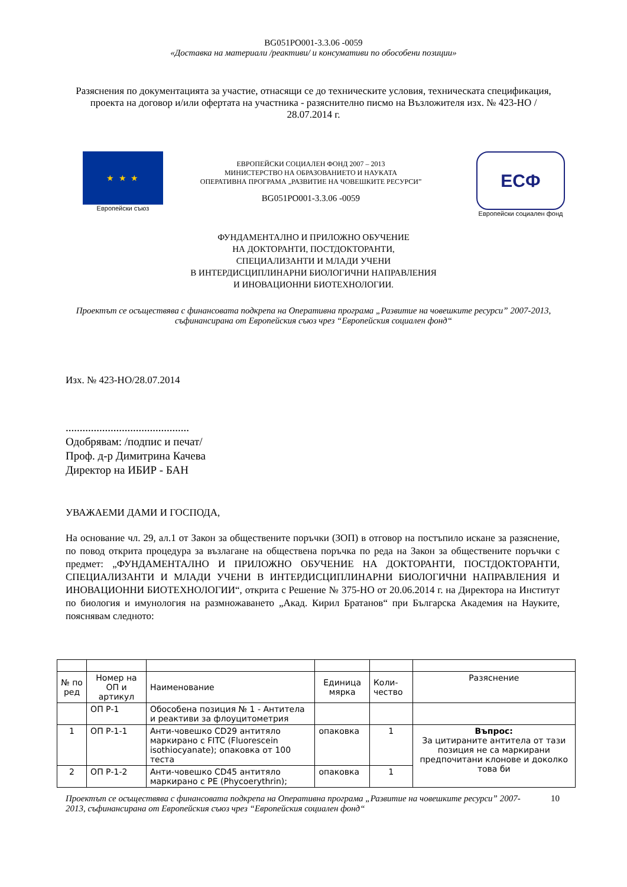BG051PO001-3.3.06 -0059
«Доставка на материали /реактиви/ и консумативи по обособени позиции»
Разяснения по документацията за участие, отнасящи се до техническите условия, техническата спецификация, проекта на договор и/или офертата на участника - разяснително писмо на Възложителя изх. № 423-НО / 28.07.2014 г.
★ ★ ★
Европейски съюз
ЕВРОПЕЙСКИ СОЦИАЛЕН ФОНД 2007 – 2013
МИНИСТЕРСТВО НА ОБРАЗОВАНИЕТО И НАУКАТА
ОПЕРАТИВНА ПРОГРАМА „РАЗВИТИЕ НА ЧОВЕШКИТЕ РЕСУРСИ”
BG051PO001-3.3.06 -0059
ЕСФ
Европейски социален фонд
ФУНДАМЕНТАЛНО И ПРИЛОЖНО ОБУЧЕНИЕ
НА ДОКТОРАНТИ, ПОСТДОКТОРАНТИ,
СПЕЦИАЛИЗАНТИ И МЛАДИ УЧЕНИ
В ИНТЕРДИСЦИПЛИНАРНИ БИОЛОГИЧНИ НАПРАВЛЕНИЯ
И ИНОВАЦИОННИ БИОТЕХНОЛОГИИ.
Проектът се осъществява с финансовата подкрепа на Оперативна програма „Развитие на човешките ресурси” 2007-2013, съфинансирана от Европейския съюз чрез “Европейския социален фонд“
Изх. № 423-НО/28.07.2014
............................................
Одобрявам: /подпис и печат/
Проф. д-р Димитрина Качева
Директор на ИБИР - БАН
УВАЖАЕМИ ДАМИ И ГОСПОДА,
На основание чл. 29, ал.1 от Закон за обществените поръчки (ЗОП) в отговор на постъпило искане за разяснение, по повод открита процедура за възлагане на обществена поръчка по реда на Закон за обществените поръчки с предмет: „ФУНДАМЕНТАЛНО И ПРИЛОЖНО ОБУЧЕНИЕ НА ДОКТОРАНТИ, ПОСТДОКТОРАНТИ, СПЕЦИАЛИЗАНТИ И МЛАДИ УЧЕНИ В ИНТЕРДИСЦИПЛИНАРНИ БИОЛОГИЧНИ НАПРАВЛЕНИЯ И ИНОВАЦИОННИ БИОТЕХНОЛОГИИ“, открита с Решение № 375-НО от 20.06.2014 г. на Директора на Институт по биология и имунология на размножаването „Акад. Кирил Братанов“ при Българска Академия на Науките, пояснявам следното:
| № по ред | Номер на ОП и артикул | Наименование | Единица мярка | Коли-чество | Разяснение |
| | ОП Р-1 | Обособена позиция № 1 - Антитела и реактиви за флоуцитометрия | | | |
| 1 | ОП Р-1-1 | Анти-човешко CD29 антитяло маркирано с FITC (Fluorescein isothiocyanate); опаковка от 100 теста | опаковка | 1 | Въпрос: За цитираните антитела от тази позиция не са маркирани предпочитани клонове и доколко това би |
| 2 | ОП Р-1-2 | Анти-човешко CD45 антитяло маркирано с PE (Phycoerythrin); | опаковка | 1 | |
Проектът се осъществява с финансовата подкрепа на Оперативна програма „Развитие на човешките ресурси” 2007-2013, съфинансирана от Европейския съюз чрез “Европейския социален фонд“
10